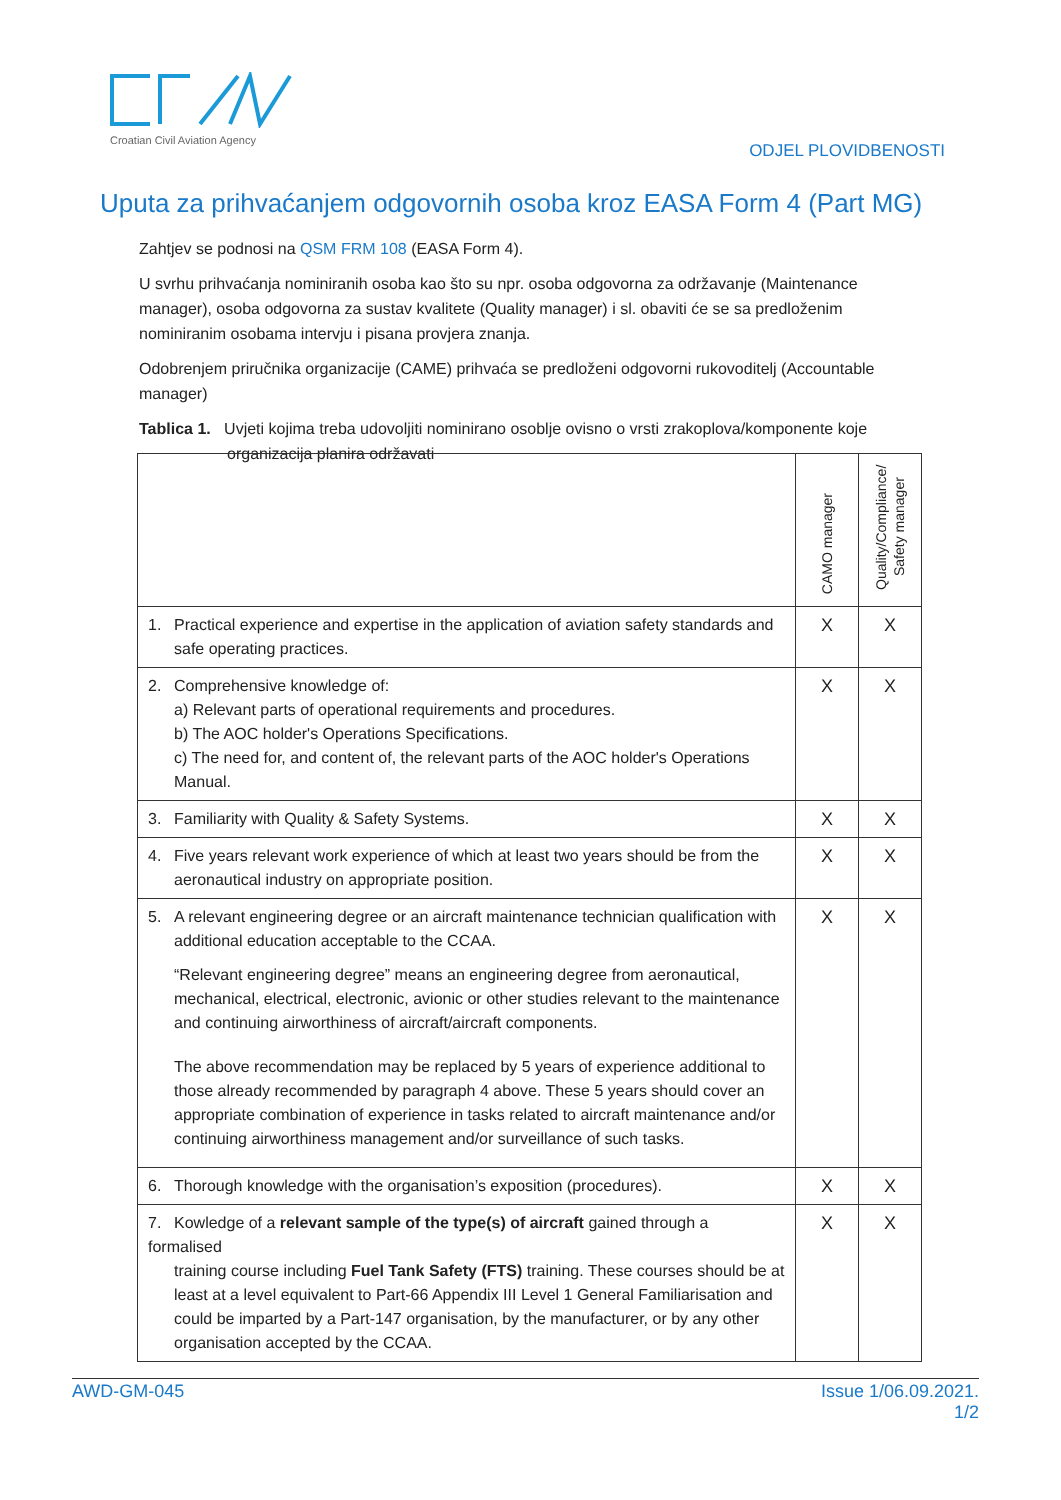Croatian Civil Aviation Agency
ODJEL PLOVIDBENOSTI
Uputa za prihvaćanjem odgovornih osoba kroz EASA Form 4 (Part MG)
Zahtjev se podnosi na QSM FRM 108 (EASA Form 4).
U svrhu prihvaćanja nominiranih osoba kao što su npr. osoba odgovorna za održavanje (Maintenance manager), osoba odgovorna za sustav kvalitete (Quality manager) i sl. obaviti će se sa predloženim nominiranim osobama intervju i pisana provjera znanja.
Odobrenjem priručnika organizacije (CAME) prihvaća se predloženi odgovorni rukovoditelj (Accountable manager)
Tablica 1. Uvjeti kojima treba udovoljiti nominirano osoblje ovisno o vrsti zrakoplova/komponente koje
organizacija planira održavati
| | CAMO manager | Quality/Compliance/ Safety manager |
| --- | --- | --- |
| 1. Practical experience and expertise in the application of aviation safety standards and safe operating practices. | X | X |
| 2. Comprehensive knowledge of: a) Relevant parts of operational requirements and procedures. b) The AOC holder's Operations Specifications. c) The need for, and content of, the relevant parts of the AOC holder's Operations Manual. | X | X |
| 3. Familiarity with Quality & Safety Systems. | X | X |
| 4. Five years relevant work experience of which at least two years should be from the aeronautical industry on appropriate position. | X | X |
| 5. A relevant engineering degree or an aircraft maintenance technician qualification with additional education acceptable to the CCAA. “Relevant engineering degree” means an engineering degree from aeronautical, mechanical, electrical, electronic, avionic or other studies relevant to the maintenance and continuing airworthiness of aircraft/aircraft components. The above recommendation may be replaced by 5 years of experience additional to those already recommended by paragraph 4 above. These 5 years should cover an appropriate combination of experience in tasks related to aircraft maintenance and/or continuing airworthiness management and/or surveillance of such tasks. | X | X |
| 6. Thorough knowledge with the organisation’s exposition (procedures). | X | X |
| 7. Kowledge of a relevant sample of the type(s) of aircraft gained through a formalised training course including Fuel Tank Safety (FTS) training. These courses should be at least at a level equivalent to Part-66 Appendix III Level 1 General Familiarisation and could be imparted by a Part-147 organisation, by the manufacturer, or by any other organisation accepted by the CCAA. | X | X |
Issue 1/06.09.2021.
1/2 AWD-GM-045